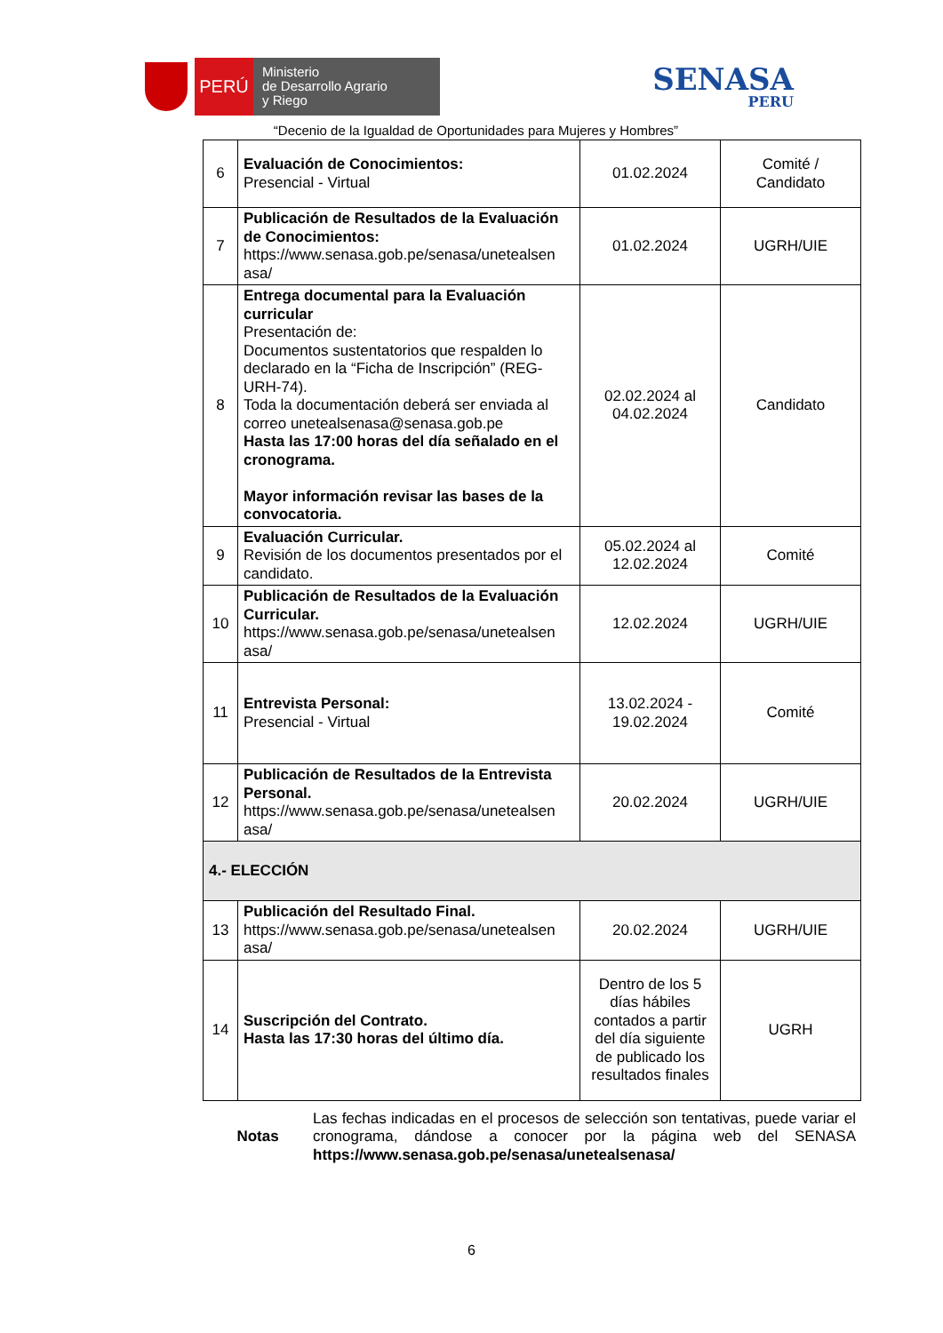PERÚ
Ministerio
de Desarrollo Agrario
y Riego
SENASA
PERU
“Decenio de la Igualdad de Oportunidades para Mujeres y Hombres”
| 6 | Evaluación de Conocimientos: Presencial - Virtual | 01.02.2024 | Comité / Candidato |
| 7 | Publicación de Resultados de la Evaluación de Conocimientos: https://www.senasa.gob.pe/senasa/unetealsen asa/ | 01.02.2024 | UGRH/UIE |
| 8 | Entrega documental para la Evaluación curricular Presentación de: Documentos sustentatorios que respalden lo declarado en la “Ficha de Inscripción” (REG-URH-74). Toda la documentación deberá ser enviada al correo unetealsenasa@senasa.gob.pe Hasta las 17:00 horas del día señalado en el cronograma. Mayor información revisar las bases de la convocatoria. | 02.02.2024 al 04.02.2024 | Candidato |
| 9 | Evaluación Curricular. Revisión de los documentos presentados por el candidato. | 05.02.2024 al 12.02.2024 | Comité |
| 10 | Publicación de Resultados de la Evaluación Curricular. https://www.senasa.gob.pe/senasa/unetealsen asa/ | 12.02.2024 | UGRH/UIE |
| 11 | Entrevista Personal: Presencial - Virtual | 13.02.2024 - 19.02.2024 | Comité |
| 12 | Publicación de Resultados de la Entrevista Personal. https://www.senasa.gob.pe/senasa/unetealsen asa/ | 20.02.2024 | UGRH/UIE |
| 4.- ELECCIÓN | | | |
| 13 | Publicación del Resultado Final. https://www.senasa.gob.pe/senasa/unetealsen asa/ | 20.02.2024 | UGRH/UIE |
| 14 | Suscripción del Contrato. Hasta las 17:30 horas del último día. | Dentro de los 5 días hábiles contados a partir del día siguiente de publicado los resultados finales | UGRH |
Notas Las fechas indicadas en el procesos de selección son tentativas, puede variar el cronograma, dándose a conocer por la página web del SENASA https://www.senasa.gob.pe/senasa/unetealsenasa/
6